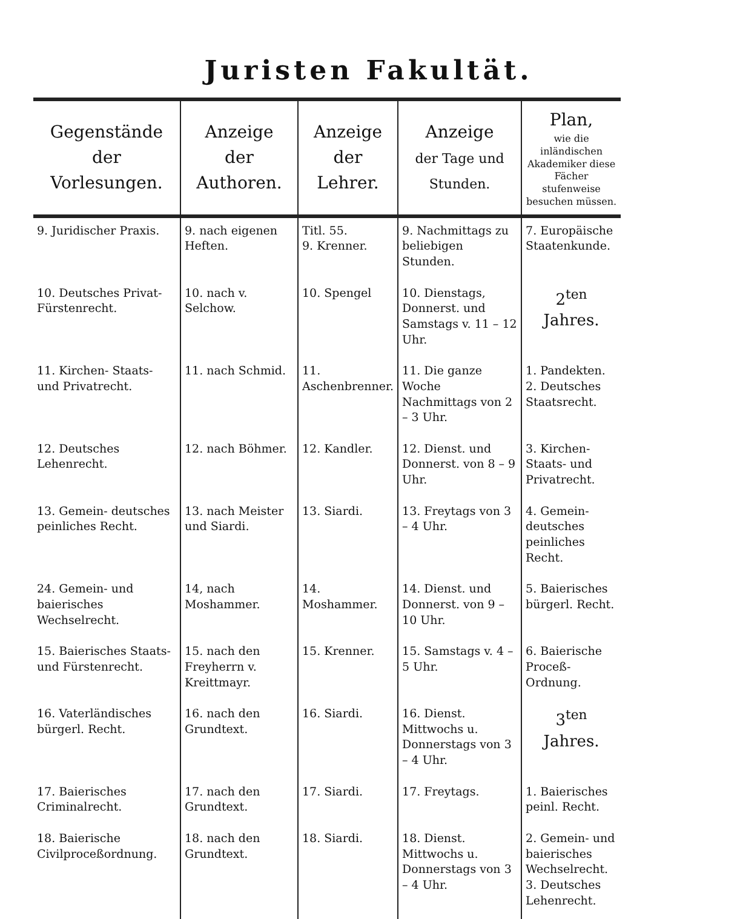Juristen Fakultät.
| Gegenstände der Vorlesungen. | Anzeige der Authoren. | Anzeige der Lehrer. | Anzeige der Tage und Stunden. | Plan, wie die inländischen Akademiker diese Fächer stufenweise besuchen müssen. |
| --- | --- | --- | --- | --- |
| 9. Juridischer Praxis. | 9. nach eigenen Heften. | Titl. 55. 9. Krenner. | 9. Nachmittags zu beliebigen Stunden. | 7. Europäische Staatenkunde. |
| 10. Deutsches Privat- Fürstenrecht. | 10. nach v. Selchow. | 10. Spengel | 10. Dienstags, Donnerst. und Samstags v. 11 – 12 Uhr. | 2<sup>ten</sup> Jahres. |
| 11. Kirchen- Staats- und Privatrecht. | 11. nach Schmid. | 11. Aschenbrenner. | 11. Die ganze Woche Nachmittags von 2 – 3 Uhr. | 1. Pandekten. 2. Deutsches Staatsrecht. |
| 12. Deutsches Lehenrecht. | 12. nach Böhmer. | 12. Kandler. | 12. Dienst. und Donnerst. von 8 – 9 Uhr. | 3. Kirchen- Staats- und Privatrecht. |
| 13. Gemein- deutsches peinliches Recht. | 13. nach Meister und Siardi. | 13. Siardi. | 13. Freytags von 3 – 4 Uhr. | 4. Gemein- deutsches peinliches Recht. |
| 24. Gemein- und baierisches Wechselrecht. | 14, nach Moshammer. | 14. Moshammer. | 14. Dienst. und Donnerst. von 9 – 10 Uhr. | 5. Baierisches bürgerl. Recht. |
| 15. Baierisches Staats- und Fürstenrecht. | 15. nach den Freyherrn v. Kreittmayr. | 15. Krenner. | 15. Samstags v. 4 – 5 Uhr. | 6. Baierische Proceß- Ordnung. |
| 16. Vaterländisches bürgerl. Recht. | 16. nach den Grundtext. | 16. Siardi. | 16. Dienst. Mittwochs u. Donnerstags von 3 – 4 Uhr. | 3<sup>ten</sup> Jahres. |
| 17. Baierisches Criminalrecht. | 17. nach den Grundtext. | 17. Siardi. | 17. Freytags. | 1. Baierisches peinl. Recht. |
| 18. Baierische Civilproceßordnung. | 18. nach den Grundtext. | 18. Siardi. | 18. Dienst. Mittwochs u. Donnerstags von 3 – 4 Uhr. | 2. Gemein- und baierisches Wechselrecht. 3. Deutsches Lehenrecht. |